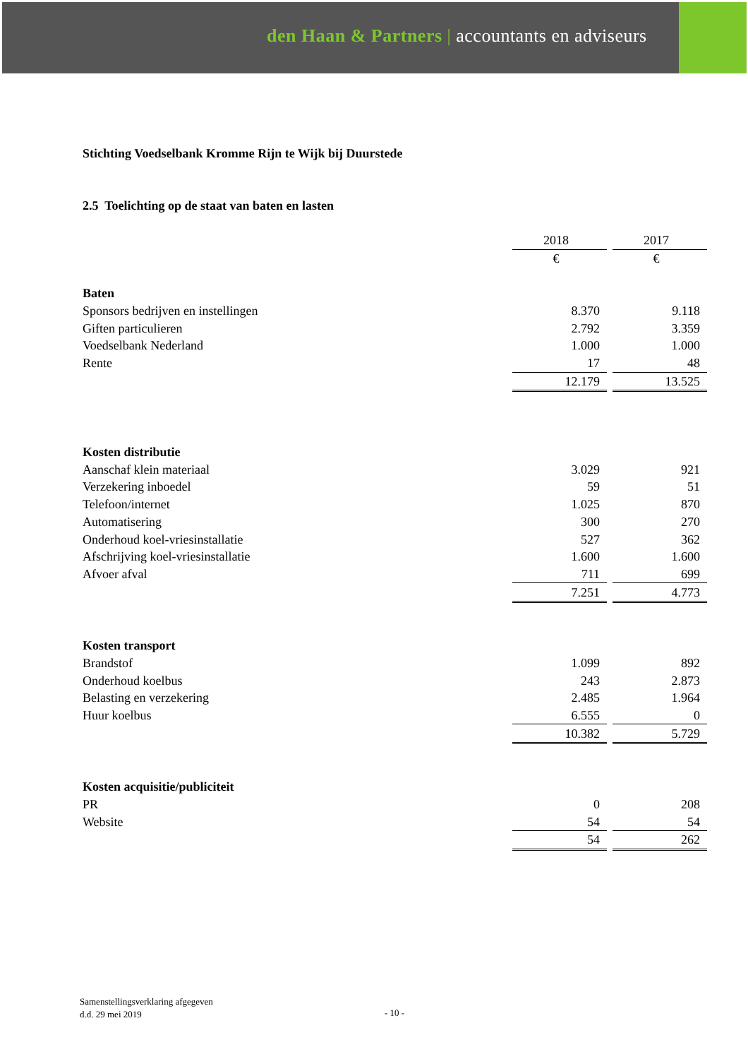den Haan & Partners | accountants en adviseurs
Stichting Voedselbank Kromme Rijn te Wijk bij Duurstede
2.5 Toelichting op de staat van baten en lasten
| | 2018 | | 2017 |
| | € | | € |
| Baten | | | |
| Sponsors bedrijven en instellingen | 8.370 | | 9.118 |
| Giften particulieren | 2.792 | | 3.359 |
| Voedselbank Nederland | 1.000 | | 1.000 |
| Rente | 17 | | 48 |
| | 12.179 | | 13.525 |
| Kosten distributie | | | |
| Aanschaf klein materiaal | 3.029 | | 921 |
| Verzekering inboedel | 59 | | 51 |
| Telefoon/internet | 1.025 | | 870 |
| Automatisering | 300 | | 270 |
| Onderhoud koel-vriesinstallatie | 527 | | 362 |
| Afschrijving koel-vriesinstallatie | 1.600 | | 1.600 |
| Afvoer afval | 711 | | 699 |
| | 7.251 | | 4.773 |
| Kosten transport | | | |
| Brandstof | 1.099 | | 892 |
| Onderhoud koelbus | 243 | | 2.873 |
| Belasting en verzekering | 2.485 | | 1.964 |
| Huur koelbus | 6.555 | | 0 |
| | 10.382 | | 5.729 |
| Kosten acquisitie/publiciteit | | | |
| PR | 0 | | 208 |
| Website | 54 | | 54 |
| | 54 | | 262 |
Samenstellingsverklaring afgegeven
d.d. 29 mei 2019
- 10 -